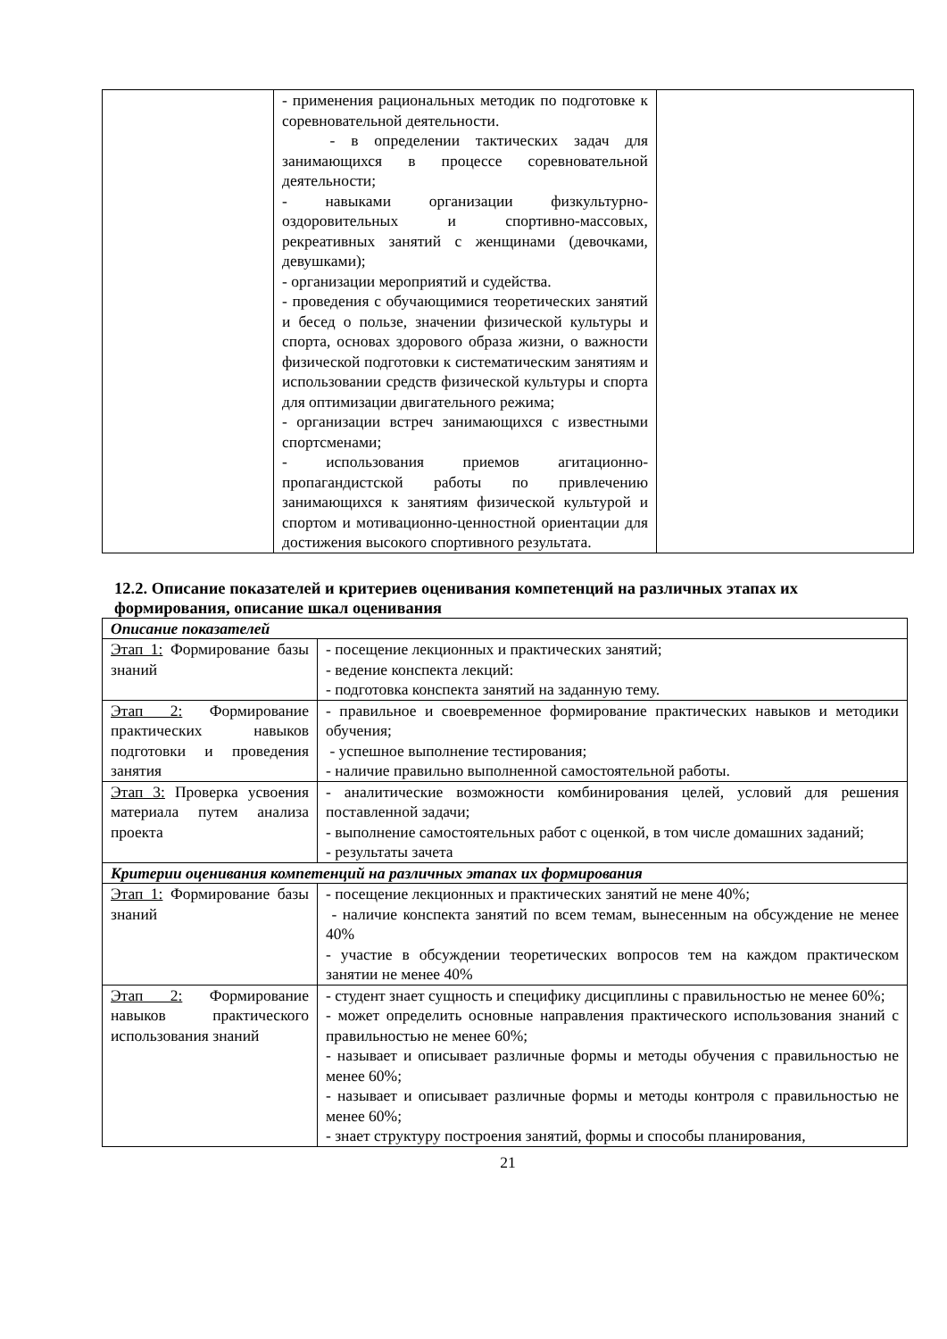| | - применения рациональных методик по подготовке к соревновательной деятельности. - в определении тактических задач для занимающихся в процессе соревновательной деятельности; - навыками организации физкультурно-оздоровительных и спортивно-массовых, рекреативных занятий с женщинами (девочками, девушками); - организации мероприятий и судейства. - проведения с обучающимися теоретических занятий и бесед о пользе, значении физической культуры и спорта, основах здорового образа жизни, о важности физической подготовки к систематическим занятиям и использовании средств физической культуры и спорта для оптимизации двигательного режима; - организации встреч занимающихся с известными спортсменами; - использования приемов агитационно-пропагандистской работы по привлечению занимающихся к занятиям физической культурой и спортом и мотивационно-ценностной ориентации для достижения высокого спортивного результата. | |
12.2. Описание показателей и критериев оценивания компетенций на различных этапах их формирования, описание шкал оценивания
| Описание показателей | |
| Этап 1: Формирование базы знаний | - посещение лекционных и практических занятий; - ведение конспекта лекций: - подготовка конспекта занятий на заданную тему. |
| Этап 2: Формирование практических навыков подготовки и проведения занятия | - правильное и своевременное формирование практических навыков и методики обучения; - успешное выполнение тестирования; - наличие правильно выполненной самостоятельной работы. |
| Этап 3: Проверка усвоения материала путем анализа проекта | - аналитические возможности комбинирования целей, условий для решения поставленной задачи; - выполнение самостоятельных работ с оценкой, в том числе домашних заданий; - результаты зачета |
| Критерии оценивания компетенций на различных этапах их формирования | |
| Этап 1: Формирование базы знаний | - посещение лекционных и практических занятий не мене 40%; - наличие конспекта занятий по всем темам, вынесенным на обсуждение не менее 40% - участие в обсуждении теоретических вопросов тем на каждом практическом занятии не менее 40% |
| Этап 2: Формирование навыков практического использования знаний | - студент знает сущность и специфику дисциплины с правильностью не менее 60%; - может определить основные направления практического использования знаний с правильностью не менее 60%; - называет и описывает различные формы и методы обучения с правильностью не менее 60%; - называет и описывает различные формы и методы контроля с правильностью не менее 60%; - знает структуру построения занятий, формы и способы планирования, |
21